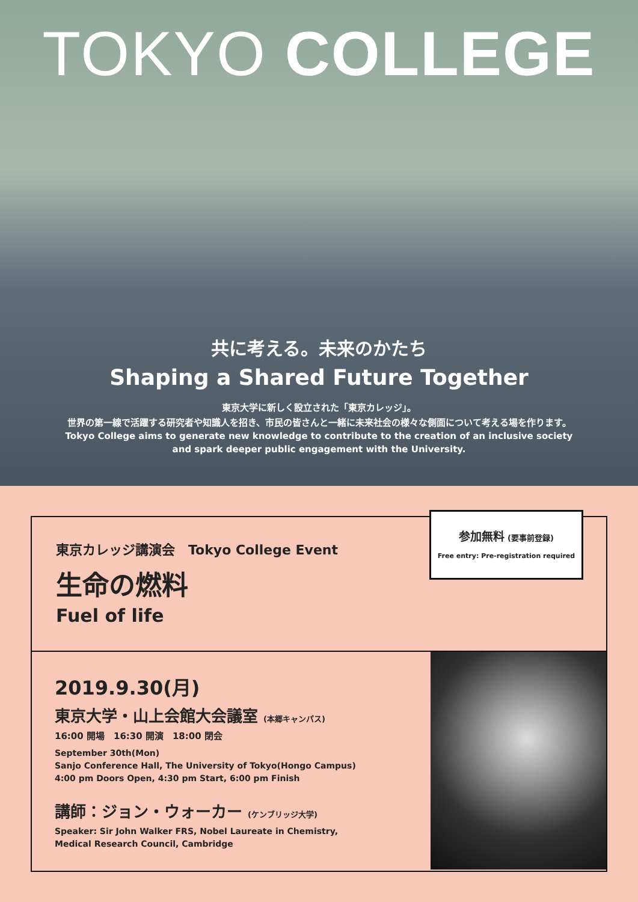TOKYO COLLEGE
共に考える。未来のかたち
Shaping a Shared Future Together
東京大学に新しく設立された「東京カレッジ」。
世界の第一線で活躍する研究者や知識人を招き、市民の皆さんと一緒に未来社会の様々な側面について考える場を作ります。
Tokyo College aims to generate new knowledge to contribute to the creation of an inclusive society
and spark deeper public engagement with the University.
東京カレッジ講演会　Tokyo College Event
生命の燃料
Fuel of life
参加無料 (要事前登録)
Free entry: Pre-registration required
2019.9.30(月)
東京大学・山上会館大会議室 (本郷キャンパス)
16:00 開場　16:30 開演　18:00 閉会
September 30th(Mon)
Sanjo Conference Hall, The University of Tokyo(Hongo Campus)
4:00 pm Doors Open, 4:30 pm Start, 6:00 pm Finish
講師：ジョン・ウォーカー (ケンブリッジ大学)
Speaker: Sir John Walker FRS, Nobel Laureate in Chemistry,
Medical Research Council, Cambridge